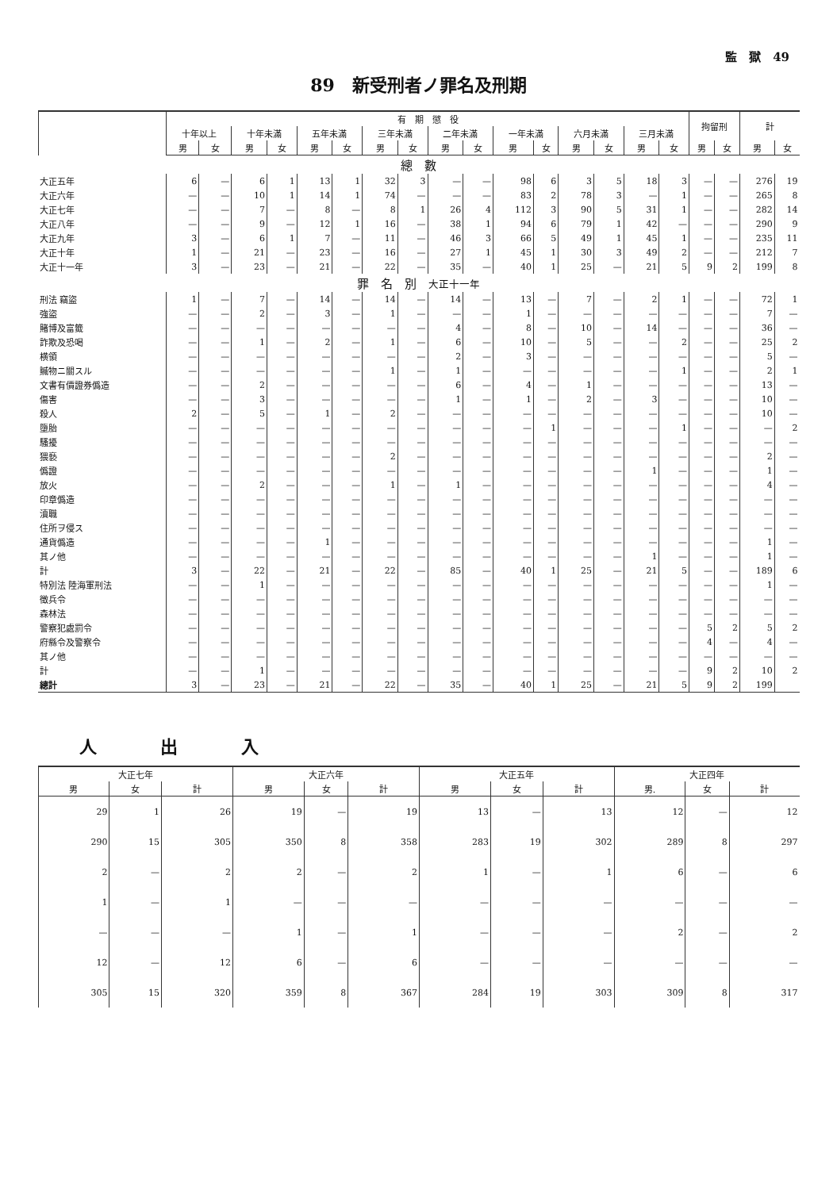監　獄　49
89　新受刑者ノ罪名及刑期
| | 有 期 懲 役 | | | | | | | | | | | | | | | | 拘留刑 | | 計 | |
| --- | --- | --- | --- | --- | --- | --- | --- | --- | --- | --- | --- | --- | --- | --- | --- | --- | --- | --- | --- | --- |
| | 十年以上 | | 十年未滿 | | 五年未滿 | | 三年未滿 | | 二年未滿 | | 一年未滿 | | 六月未滿 | | 三月未滿 | | | | | |
| | 男 | 女 | 男 | 女 | 男 | 女 | 男 | 女 | 男 | 女 | 男 | 女 | 男 | 女 | 男 | 女 | 男 | 女 | 男 | 女 |
| 總 數 | | | | | | | | | | | | | | | | | | | | |
| 大正五年 | 6 | — | 6 | 1 | 13 | 1 | 32 | 3 | — | — | 98 | 6 | 3 | 5 | 18 | 3 | — | — | 276 | 19 |
| 大正六年 | — | — | 10 | 1 | 14 | 1 | 74 | — | — | — | 83 | 2 | 78 | 3 | — | 1 | — | — | 265 | 8 |
| 大正七年 | — | — | 7 | — | 8 | — | 8 | 1 | 26 | 4 | 112 | 3 | 90 | 5 | 31 | 1 | — | — | 282 | 14 |
| 大正八年 | — | — | 9 | — | 12 | 1 | 16 | — | 38 | 1 | 94 | 6 | 79 | 1 | 42 | — | — | — | 290 | 9 |
| 大正九年 | 3 | — | 6 | 1 | 7 | — | 11 | — | 46 | 3 | 66 | 5 | 49 | 1 | 45 | 1 | — | — | 235 | 11 |
| 大正十年 | 1 | — | 21 | — | 23 | — | 16 | — | 27 | 1 | 45 | 1 | 30 | 3 | 49 | 2 | — | — | 212 | 7 |
| 大正十一年 | 3 | — | 23 | — | 21 | — | 22 | — | 35 | — | 40 | 1 | 25 | — | 21 | 5 | 9 | 2 | 199 | 8 |
| 罪 名 別 大正十一年 | | | | | | | | | | | | | | | | | | | | |
| 刑法 竊盜 | 1 | — | 7 | — | 14 | — | 14 | — | 14 | — | 13 | — | 7 | — | 2 | 1 | — | — | 72 | 1 |
| 強盜 | — | — | 2 | — | 3 | — | 1 | — | — | — | 1 | — | — | — | — | — | — | — | 7 | — |
| 賭博及富籤 | — | — | — | — | — | — | — | — | 4 | — | 8 | — | 10 | — | 14 | — | — | — | 36 | — |
| 詐欺及恐喝 | — | — | 1 | — | 2 | — | 1 | — | 6 | — | 10 | — | 5 | — | — | 2 | — | — | 25 | 2 |
| 横領 | — | — | — | — | — | — | — | — | 2 | — | 3 | — | — | — | — | — | — | — | 5 | — |
| 贓物ニ關スル | — | — | — | — | — | — | 1 | — | 1 | — | — | — | — | — | — | 1 | — | — | 2 | 1 |
| 文書有價證券僞造 | — | — | 2 | — | — | — | — | — | 6 | — | 4 | — | 1 | — | — | — | — | — | 13 | — |
| 傷害 | — | — | 3 | — | — | — | — | — | 1 | — | 1 | — | 2 | — | 3 | — | — | — | 10 | — |
| 殺人 | 2 | — | 5 | — | 1 | — | 2 | — | — | — | — | — | — | — | — | — | — | — | 10 | — |
| 墮胎 | — | — | — | — | — | — | — | — | — | — | — | 1 | — | — | — | 1 | — | — | — | 2 |
| 騷擾 | — | — | — | — | — | — | — | — | — | — | — | — | — | — | — | — | — | — | — | — |
| 猥褻 | — | — | — | — | — | — | 2 | — | — | — | — | — | — | — | — | — | — | — | 2 | — |
| 僞證 | — | — | — | — | — | — | — | — | — | — | — | — | — | — | 1 | — | — | — | 1 | — |
| 放火 | — | — | 2 | — | — | — | 1 | — | 1 | — | — | — | — | — | — | — | — | — | 4 | — |
| 印章僞造 | — | — | — | — | — | — | — | — | — | — | — | — | — | — | — | — | — | — | — | — |
| 瀆職 | — | — | — | — | — | — | — | — | — | — | — | — | — | — | — | — | — | — | — | — |
| 住所ヲ侵ス | — | — | — | — | — | — | — | — | — | — | — | — | — | — | — | — | — | — | — | — |
| 通貨僞造 | — | — | — | — | 1 | — | — | — | — | — | — | — | — | — | — | — | — | — | 1 | — |
| 其ノ他 | — | — | — | — | — | — | — | — | — | — | — | — | — | — | 1 | — | — | — | 1 | — |
| 計 | 3 | — | 22 | — | 21 | — | 22 | — | 85 | — | 40 | 1 | 25 | — | 21 | 5 | — | — | 189 | 6 |
| 特別法 陸海軍刑法 | — | — | 1 | — | — | — | — | — | — | — | — | — | — | — | — | — | — | — | 1 | — |
| 徵兵令 | — | — | — | — | — | — | — | — | — | — | — | — | — | — | — | — | — | — | — | — |
| 森林法 | — | — | — | — | — | — | — | — | — | — | — | — | — | — | — | — | — | — | — | — |
| 警察犯處罰令 | — | — | — | — | — | — | — | — | — | — | — | — | — | — | — | — | 5 | 2 | 5 | 2 |
| 府縣令及警察令 | — | — | — | — | — | — | — | — | — | — | — | — | — | — | — | — | 4 | — | 4 | — |
| 其ノ他 | — | — | — | — | — | — | — | — | — | — | — | — | — | — | — | — | — | — | — | — |
| 計 | — | — | 1 | — | — | — | — | — | — | — | — | — | — | — | — | — | 9 | 2 | 10 | 2 |
| 總計 | 3 | — | 23 | — | 21 | — | 22 | — | 35 | — | 40 | 1 | 25 | — | 21 | 5 | 9 | 2 | 199 | |
人出入
| 大正七年 | | | 大正六年 | | | 大正五年 | | | 大正四年 | | |
| --- | --- | --- | --- | --- | --- | --- | --- | --- | --- | --- | --- |
| 男 | 女 | 計 | 男 | 女 | 計 | 男 | 女 | 計 | 男. | 女 | 計 |
| 29 | 1 | 26 | 19 | — | 19 | 13 | — | 13 | 12 | — | 12 |
| 290 | 15 | 305 | 350 | 8 | 358 | 283 | 19 | 302 | 289 | 8 | 297 |
| 2 | — | 2 | 2 | — | 2 | 1 | — | 1 | 6 | — | 6 |
| 1 | — | 1 | — | — | — | — | — | — | — | — | — |
| — | — | — | 1 | — | 1 | — | — | — | 2 | — | 2 |
| 12 | — | 12 | 6 | — | 6 | — | — | — | — | — | — |
| 305 | 15 | 320 | 359 | 8 | 367 | 284 | 19 | 303 | 309 | 8 | 317 |